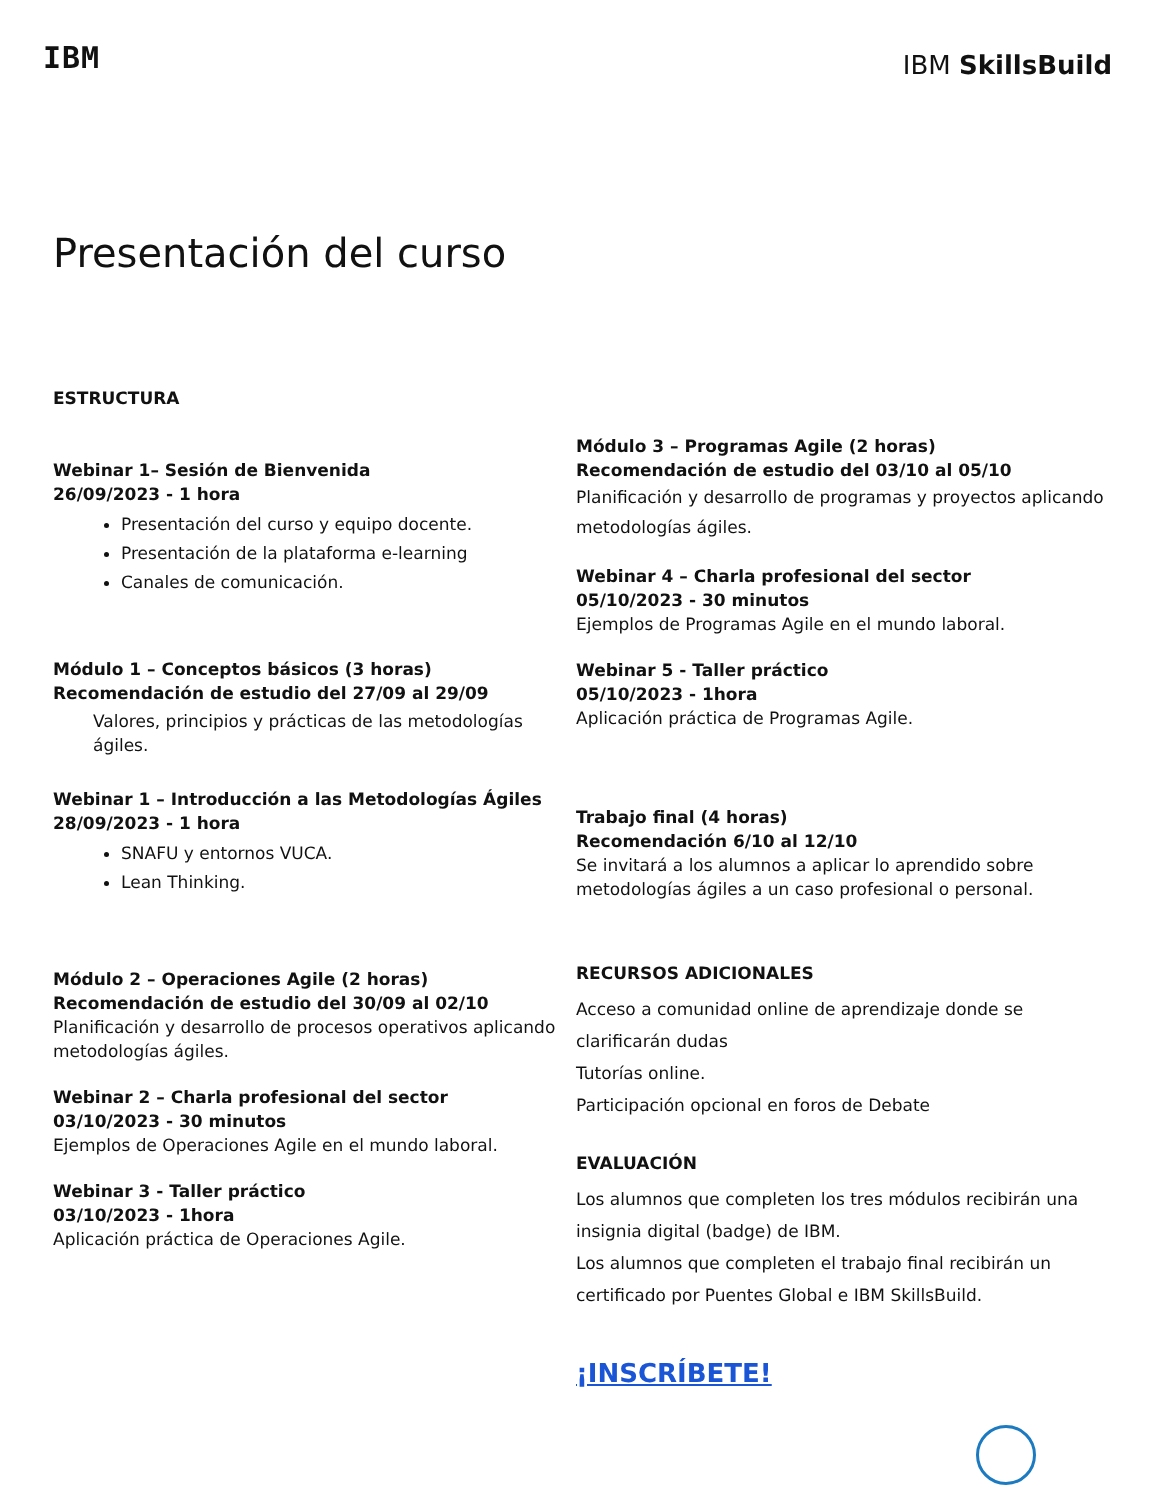IBM
IBM SkillsBuild
Presentación del curso
ESTRUCTURA
Webinar 1– Sesión de Bienvenida
26/09/2023 - 1 hora
Presentación del curso y equipo docente.
Presentación de la plataforma e-learning
Canales de comunicación.
Módulo 1 – Conceptos básicos (3 horas)
Recomendación de estudio del 27/09 al 29/09
Valores, principios y prácticas de las metodologías ágiles.
Webinar 1 – Introducción a las Metodologías Ágiles
28/09/2023 - 1 hora
SNAFU y entornos VUCA.
Lean Thinking.
Módulo 2 – Operaciones Agile (2 horas)
Recomendación de estudio del 30/09 al 02/10
Planificación y desarrollo de procesos operativos aplicando metodologías ágiles.
Webinar 2 – Charla profesional del sector
03/10/2023 - 30 minutos
Ejemplos de Operaciones Agile en el mundo laboral.
Webinar 3 - Taller práctico
03/10/2023 - 1hora
Aplicación práctica de Operaciones Agile.
Módulo 3 – Programas Agile (2 horas)
Recomendación de estudio del 03/10 al 05/10
Planificación y desarrollo de programas y proyectos aplicando metodologías ágiles.
Webinar 4 – Charla profesional del sector
05/10/2023 - 30 minutos
Ejemplos de Programas Agile en el mundo laboral.
Webinar 5 - Taller práctico
05/10/2023 - 1hora
Aplicación práctica de Programas Agile.
Trabajo final (4 horas)
Recomendación 6/10 al 12/10
Se invitará a los alumnos a aplicar lo aprendido sobre metodologías ágiles a un caso profesional o personal.
RECURSOS ADICIONALES
Acceso a comunidad online de aprendizaje donde se clarificarán dudas
Tutorías online.
Participación opcional en foros de Debate
EVALUACIÓN
Los alumnos que completen los tres módulos recibirán una insignia digital (badge) de IBM.
Los alumnos que completen el trabajo final recibirán un certificado por Puentes Global e IBM SkillsBuild.
¡INSCRÍBETE!